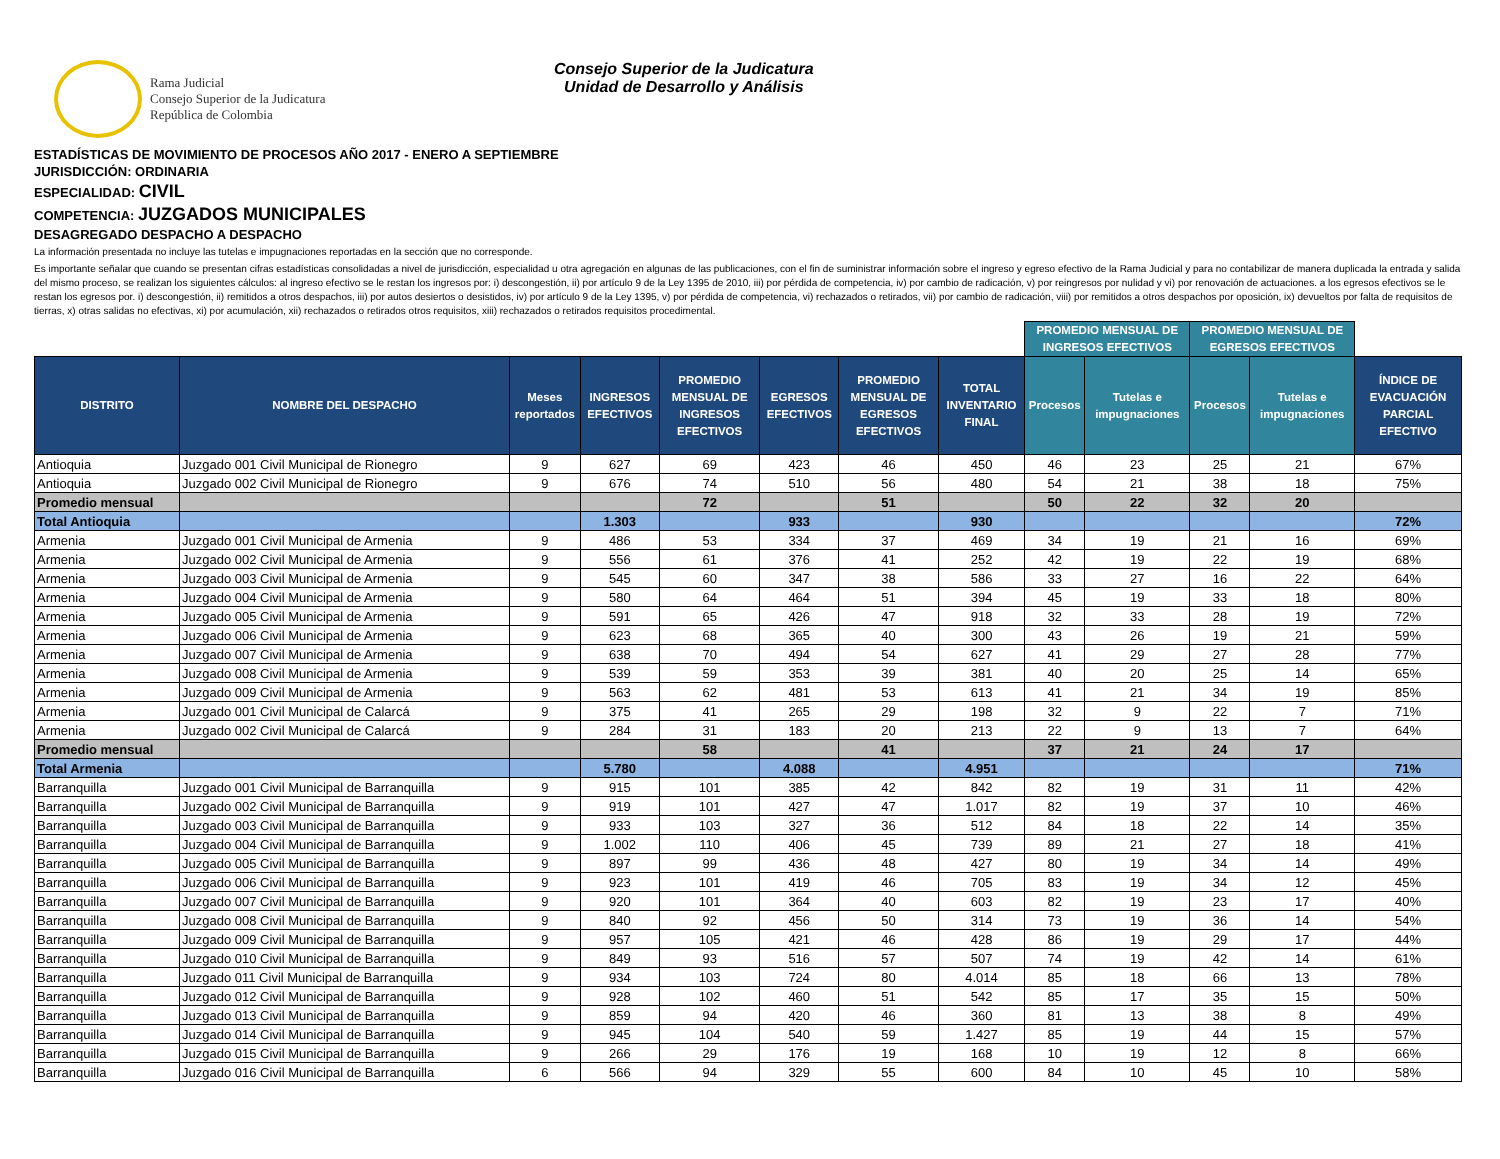Rama Judicial
Consejo Superior de la Judicatura
República de Colombia
Consejo Superior de la Judicatura
Unidad de Desarrollo y Análisis
ESTADÍSTICAS DE MOVIMIENTO DE PROCESOS AÑO 2017 - ENERO A SEPTIEMBRE
JURISDICCIÓN: ORDINARIA
ESPECIALIDAD: CIVIL
COMPETENCIA: JUZGADOS MUNICIPALES
DESAGREGADO DESPACHO A DESPACHO
La información presentada no incluye las tutelas e impugnaciones reportadas en la sección que no corresponde.
Es importante señalar que cuando se presentan cifras estadísticas consolidadas a nivel de jurisdicción, especialidad u otra agregación en algunas de las publicaciones, con el fin de suministrar información sobre el ingreso y egreso efectivo de la Rama Judicial y para no contabilizar de manera duplicada la entrada y salida del mismo proceso, se realizan los siguientes cálculos: al ingreso efectivo se le restan los ingresos por: i) descongestión, ii) por artículo 9 de la Ley 1395 de 2010, iii) por pérdida de competencia, iv) por cambio de radicación, v) por reingresos por nulidad y vi) por renovación de actuaciones. a los egresos efectivos se le restan los egresos por. i) descongestión, ii) remitidos a otros despachos, iii) por autos desiertos o desistidos, iv) por artículo 9 de la Ley 1395, v) por pérdida de competencia, vi) rechazados o retirados, vii) por cambio de radicación, viii) por remitidos a otros despachos por oposición, ix) devueltos por falta de requisitos de tierras, x) otras salidas no efectivas, xi) por acumulación, xii) rechazados o retirados otros requisitos, xiii) rechazados o retirados requisitos procedimental.
| | | | | | | | | PROMEDIO MENSUAL DE INGRESOS EFECTIVOS | | PROMEDIO MENSUAL DE EGRESOS EFECTIVOS | | |
| DISTRITO | NOMBRE DEL DESPACHO | Meses reportados | INGRESOS EFECTIVOS | PROMEDIO MENSUAL DE INGRESOS EFECTIVOS | EGRESOS EFECTIVOS | PROMEDIO MENSUAL DE EGRESOS EFECTIVOS | TOTAL INVENTARIO FINAL | Procesos | Tutelas e impugnaciones | Procesos | Tutelas e impugnaciones | ÍNDICE DE EVACUACIÓN PARCIAL EFECTIVO |
| Antioquia | Juzgado 001 Civil Municipal de Rionegro | 9 | 627 | 69 | 423 | 46 | 450 | 46 | 23 | 25 | 21 | 67% |
| Antioquia | Juzgado 002 Civil Municipal de Rionegro | 9 | 676 | 74 | 510 | 56 | 480 | 54 | 21 | 38 | 18 | 75% |
| Promedio mensual | | | | 72 | | 51 | | 50 | 22 | 32 | 20 | |
| Total Antioquia | | | 1.303 | | 933 | | 930 | | | | | 72% |
| Armenia | Juzgado 001 Civil Municipal de Armenia | 9 | 486 | 53 | 334 | 37 | 469 | 34 | 19 | 21 | 16 | 69% |
| Armenia | Juzgado 002 Civil Municipal de Armenia | 9 | 556 | 61 | 376 | 41 | 252 | 42 | 19 | 22 | 19 | 68% |
| Armenia | Juzgado 003 Civil Municipal de Armenia | 9 | 545 | 60 | 347 | 38 | 586 | 33 | 27 | 16 | 22 | 64% |
| Armenia | Juzgado 004 Civil Municipal de Armenia | 9 | 580 | 64 | 464 | 51 | 394 | 45 | 19 | 33 | 18 | 80% |
| Armenia | Juzgado 005 Civil Municipal de Armenia | 9 | 591 | 65 | 426 | 47 | 918 | 32 | 33 | 28 | 19 | 72% |
| Armenia | Juzgado 006 Civil Municipal de Armenia | 9 | 623 | 68 | 365 | 40 | 300 | 43 | 26 | 19 | 21 | 59% |
| Armenia | Juzgado 007 Civil Municipal de Armenia | 9 | 638 | 70 | 494 | 54 | 627 | 41 | 29 | 27 | 28 | 77% |
| Armenia | Juzgado 008 Civil Municipal de Armenia | 9 | 539 | 59 | 353 | 39 | 381 | 40 | 20 | 25 | 14 | 65% |
| Armenia | Juzgado 009 Civil Municipal de Armenia | 9 | 563 | 62 | 481 | 53 | 613 | 41 | 21 | 34 | 19 | 85% |
| Armenia | Juzgado 001 Civil Municipal de Calarcá | 9 | 375 | 41 | 265 | 29 | 198 | 32 | 9 | 22 | 7 | 71% |
| Armenia | Juzgado 002 Civil Municipal de Calarcá | 9 | 284 | 31 | 183 | 20 | 213 | 22 | 9 | 13 | 7 | 64% |
| Promedio mensual | | | | 58 | | 41 | | 37 | 21 | 24 | 17 | |
| Total Armenia | | | 5.780 | | 4.088 | | 4.951 | | | | | 71% |
| Barranquilla | Juzgado 001 Civil Municipal de Barranquilla | 9 | 915 | 101 | 385 | 42 | 842 | 82 | 19 | 31 | 11 | 42% |
| Barranquilla | Juzgado 002 Civil Municipal de Barranquilla | 9 | 919 | 101 | 427 | 47 | 1.017 | 82 | 19 | 37 | 10 | 46% |
| Barranquilla | Juzgado 003 Civil Municipal de Barranquilla | 9 | 933 | 103 | 327 | 36 | 512 | 84 | 18 | 22 | 14 | 35% |
| Barranquilla | Juzgado 004 Civil Municipal de Barranquilla | 9 | 1.002 | 110 | 406 | 45 | 739 | 89 | 21 | 27 | 18 | 41% |
| Barranquilla | Juzgado 005 Civil Municipal de Barranquilla | 9 | 897 | 99 | 436 | 48 | 427 | 80 | 19 | 34 | 14 | 49% |
| Barranquilla | Juzgado 006 Civil Municipal de Barranquilla | 9 | 923 | 101 | 419 | 46 | 705 | 83 | 19 | 34 | 12 | 45% |
| Barranquilla | Juzgado 007 Civil Municipal de Barranquilla | 9 | 920 | 101 | 364 | 40 | 603 | 82 | 19 | 23 | 17 | 40% |
| Barranquilla | Juzgado 008 Civil Municipal de Barranquilla | 9 | 840 | 92 | 456 | 50 | 314 | 73 | 19 | 36 | 14 | 54% |
| Barranquilla | Juzgado 009 Civil Municipal de Barranquilla | 9 | 957 | 105 | 421 | 46 | 428 | 86 | 19 | 29 | 17 | 44% |
| Barranquilla | Juzgado 010 Civil Municipal de Barranquilla | 9 | 849 | 93 | 516 | 57 | 507 | 74 | 19 | 42 | 14 | 61% |
| Barranquilla | Juzgado 011 Civil Municipal de Barranquilla | 9 | 934 | 103 | 724 | 80 | 4.014 | 85 | 18 | 66 | 13 | 78% |
| Barranquilla | Juzgado 012 Civil Municipal de Barranquilla | 9 | 928 | 102 | 460 | 51 | 542 | 85 | 17 | 35 | 15 | 50% |
| Barranquilla | Juzgado 013 Civil Municipal de Barranquilla | 9 | 859 | 94 | 420 | 46 | 360 | 81 | 13 | 38 | 8 | 49% |
| Barranquilla | Juzgado 014 Civil Municipal de Barranquilla | 9 | 945 | 104 | 540 | 59 | 1.427 | 85 | 19 | 44 | 15 | 57% |
| Barranquilla | Juzgado 015 Civil Municipal de Barranquilla | 9 | 266 | 29 | 176 | 19 | 168 | 10 | 19 | 12 | 8 | 66% |
| Barranquilla | Juzgado 016 Civil Municipal de Barranquilla | 6 | 566 | 94 | 329 | 55 | 600 | 84 | 10 | 45 | 10 | 58% |